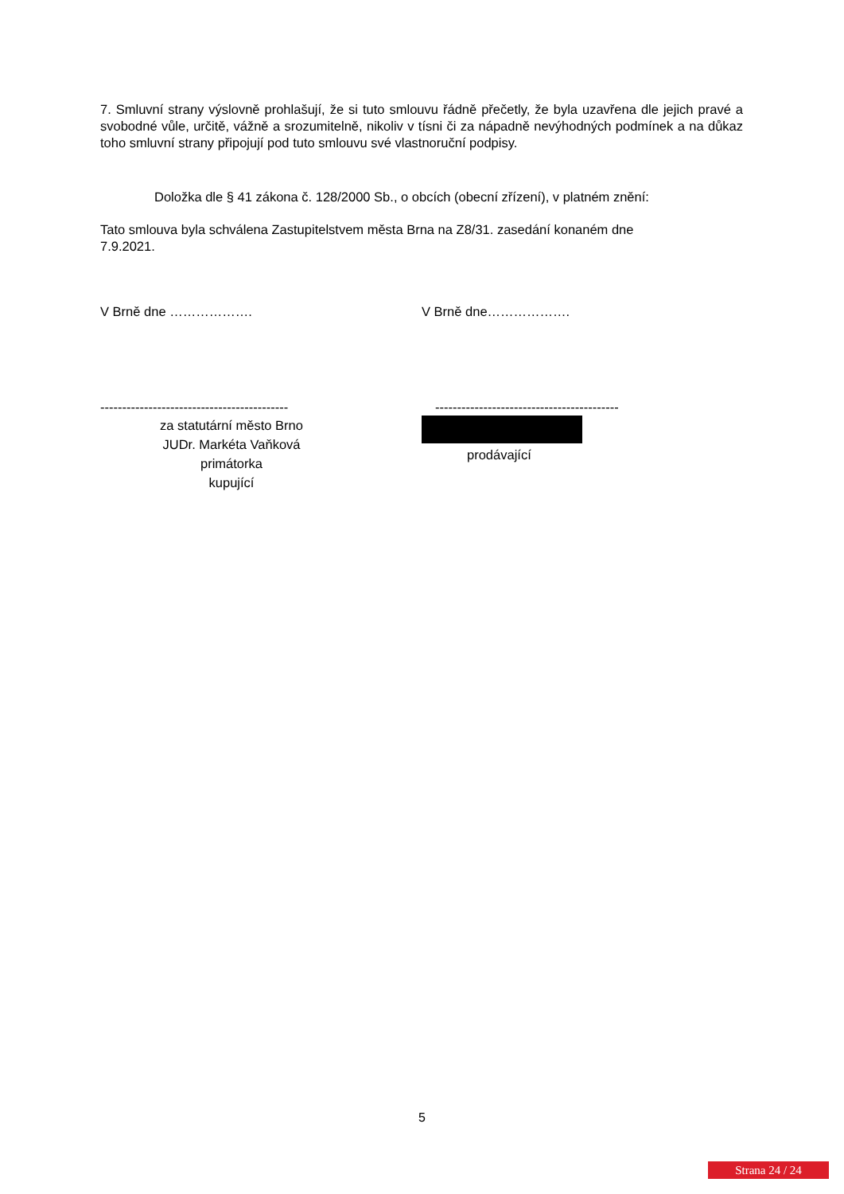7. Smluvní strany výslovně prohlašují, že si tuto smlouvu řádně přečetly, že byla uzavřena dle jejich pravé a svobodné vůle, určitě, vážně a srozumitelně, nikoliv v tísni či za nápadně nevýhodných podmínek a na důkaz toho smluvní strany připojují pod tuto smlouvu své vlastnoruční podpisy.
Doložka dle § 41 zákona č. 128/2000 Sb., o obcích (obecní zřízení), v platném znění:
Tato smlouva byla schválena Zastupitelstvem města Brna na Z8/31. zasedání konaném dne
7.9.2021.
V Brně dne ………………. V Brně dne……………….
-------------------------------------------
za statutární město Brno
JUDr. Markéta Vaňková
primátorka
kupující
------------------------------------------
prodávající
5
Strana 24 / 24